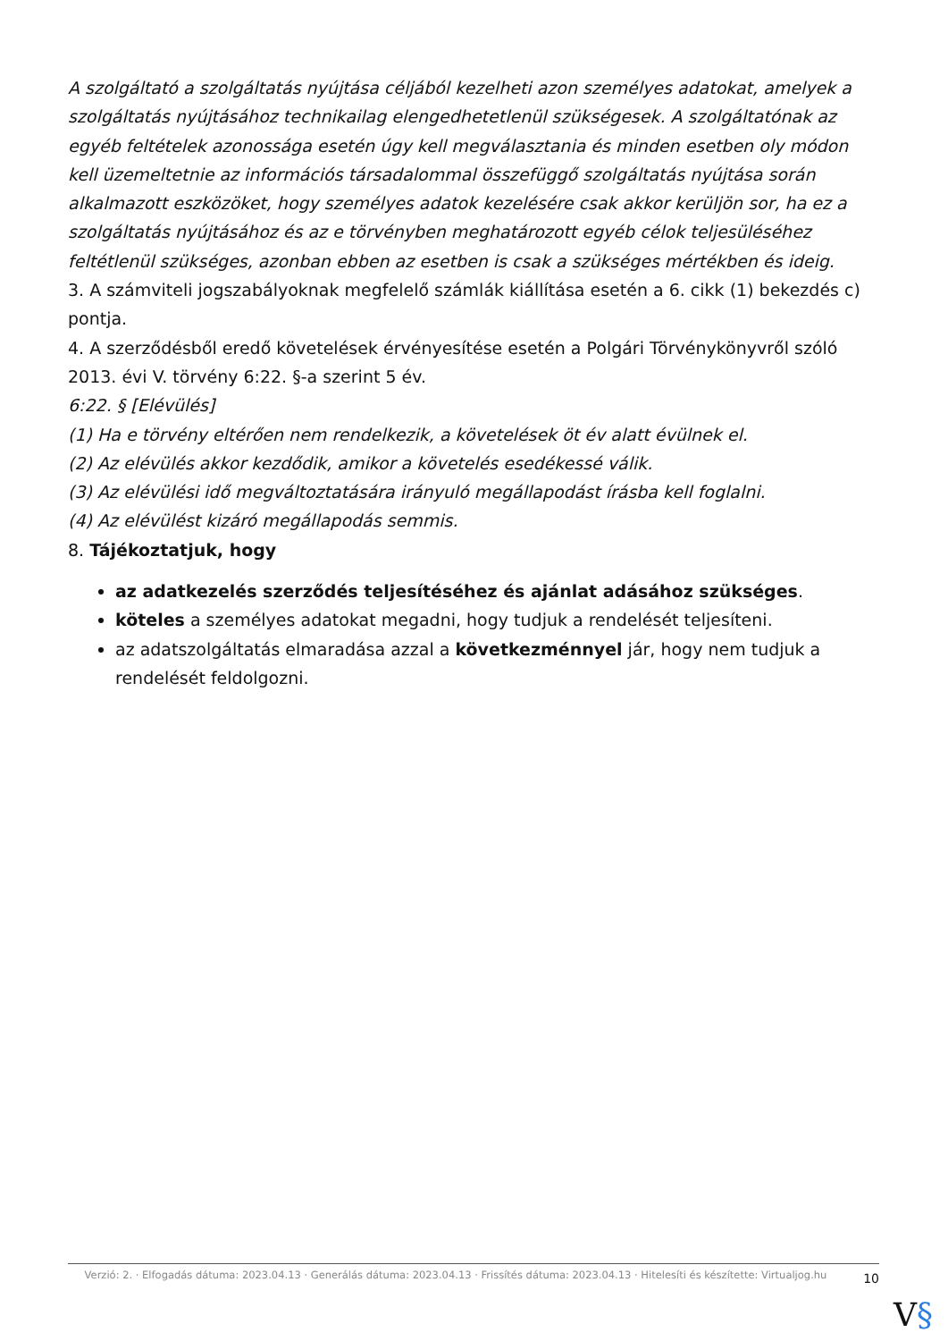A szolgáltató a szolgáltatás nyújtása céljából kezelheti azon személyes adatokat, amelyek a szolgáltatás nyújtásához technikailag elengedhetetlenül szükségesek. A szolgáltatónak az egyéb feltételek azonossága esetén úgy kell megválasztania és minden esetben oly módon kell üzemeltetnie az információs társadalommal összefüggő szolgáltatás nyújtása során alkalmazott eszközöket, hogy személyes adatok kezelésére csak akkor kerüljön sor, ha ez a szolgáltatás nyújtásához és az e törvényben meghatározott egyéb célok teljesüléséhez feltétlenül szükséges, azonban ebben az esetben is csak a szükséges mértékben és ideig.
3. A számviteli jogszabályoknak megfelelő számlák kiállítása esetén a 6. cikk (1) bekezdés c) pontja.
4. A szerződésből eredő követelések érvényesítése esetén a Polgári Törvénykönyvről szóló 2013. évi V. törvény 6:22. §-a szerint 5 év.
6:22. § [Elévülés]
(1) Ha e törvény eltérően nem rendelkezik, a követelések öt év alatt évülnek el.
(2) Az elévülés akkor kezdődik, amikor a követelés esedékessé válik.
(3) Az elévülési idő megváltoztatására irányuló megállapodást írásba kell foglalni.
(4) Az elévülést kizáró megállapodás semmis.
8. Tájékoztatjuk, hogy
az adatkezelés szerződés teljesítéséhez és ajánlat adásához szükséges.
köteles a személyes adatokat megadni, hogy tudjuk a rendelését teljesíteni.
az adatszolgáltatás elmaradása azzal a következménnyel jár, hogy nem tudjuk a rendelését feldolgozni.
Verzió: 2. · Elfogadás dátuma: 2023.04.13 · Generálás dátuma: 2023.04.13 · Frissítés dátuma: 2023.04.13 · Hitelesíti és készítette: Virtualjog.hu
10
V§